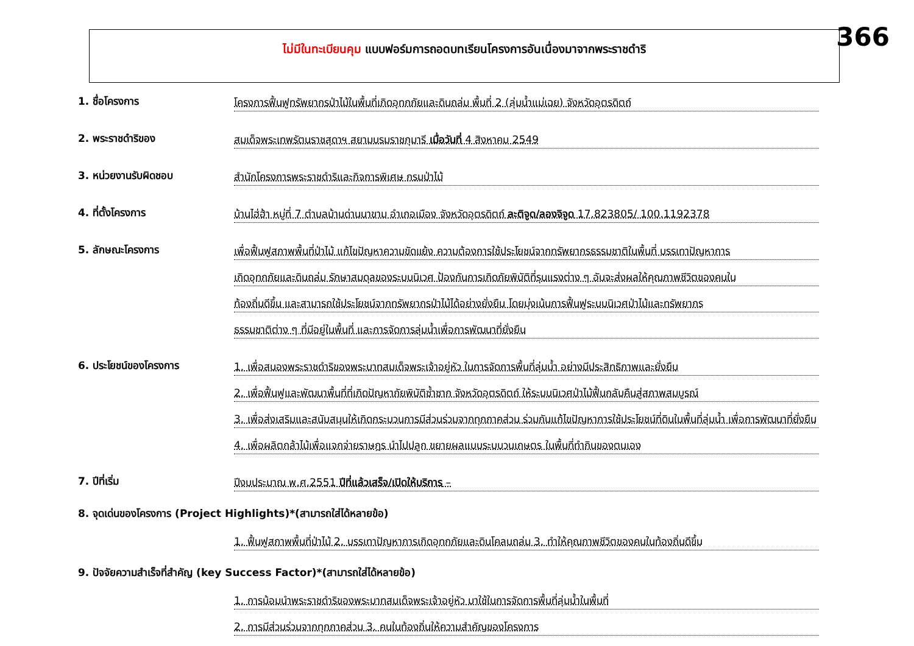366
ไม่มีในทะเบียนคุม แบบฟอร์มการถอดบทเรียนโครงการอันเนื่องมาจากพระราชดำริ
1. ชื่อโครงการ
โครงการฟื้นฟูทรัพยากรป่าไม้ในพื้นที่เกิดอุทกภัยและดินถล่ม พื้นที่ 2 (ลุ่มน้ำแม่เฉย) จังหวัดอุตรดิตถ์
2. พระราชดำริของ
สมเด็จพระเทพรัตนราชสุดาฯ สยามบรมราชกุมารี เมื่อวันที่ 4 สิงหาคม 2549
3. หน่วยงานรับผิดชอบ
สำนักโครงการพระราชดำริและกิจการพิเศษ กรมป่าไม้
4. ที่ตั้งโครงการ
บ้านไฮ่ฮ้า หมู่ที่ 7 ตำบลบ้านด่านนาขาม อำเภอเมือง จังหวัดอุตรดิตถ์ ละติจูด/ลองจิจูด 17.823805/ 100.1192378
5. ลักษณะโครงการ
เพื่อฟื้นฟูสภาพพื้นที่ป่าไม้ แก้ไขปัญหาความขัดแย้ง ความต้องการใช้ประโยชน์จากทรัพยากรธรรมชาติในพื้นที่ บรรเทาปัญหาการ
เกิดอุทกภัยและดินถล่ม รักษาสมดุลของระบบนิเวศ ป้องกันการเกิดภัยพิบัติที่รุนแรงต่าง ๆ อันจะส่งผลให้คุณภาพชีวิตของคนใน
ท้องถิ่นดีขึ้น และสามารถใช้ประโยชน์จากทรัพยากรป่าไม้ได้อย่างยั่งยืน โดยมุ่งเน้นการฟื้นฟูระบบนิเวศป่าไม้และทรัพยากร
ธรรมชาติต่าง ๆ ที่มีอยู่ในพื้นที่ และการจัดการลุ่มน้ำเพื่อการพัฒนาที่ยั่งยืน
6. ประโยชน์ของโครงการ
1. เพื่อสนองพระราชดำริของพระบาทสมเด็จพระเจ้าอยู่หัว ในการจัดการพื้นที่ลุ่มน้ำ อย่างมีประสิทธิภาพและยั่งยืน
2. เพื่อฟื้นฟูและพัฒนาพื้นที่ที่เกิดปัญหาภัยพิบัติซ้ำซาก จังหวัดอุตรดิตถ์ ให้ระบบนิเวศป่าไม้ฟื้นกลับคืนสู่สภาพสมบูรณ์
3. เพื่อส่งเสริมและสนับสนุนให้เกิดกระบวนการมีส่วนร่วมจากทุกภาคส่วน ร่วมกันแก้ไขปัญหาการใช้ประโยชน์ที่ดินในพื้นที่ลุ่มน้ำ เพื่อการพัฒนาที่ยั่งยืน
4. เพื่อผลิตกล้าไม้เพื่อแจกจ่ายราษฎร นำไปปลูก ขยายผลแบบระบบวนเกษตร ในพื้นที่ทำกินของตนเอง
7. ปีที่เริ่ม
ปีงบประมาณ พ.ศ.2551 ปีที่แล้วเสร็จ/เปิดให้บริการ –
8. จุดเด่นของโครงการ (Project Highlights)*(สามารถใส่ได้หลายข้อ)
1. ฟื้นฟูสภาพพื้นที่ป่าไม้ 2. บรรเทาปัญหาการเกิดอุทกภัยและดินโคลนถล่ม 3. ทำให้คุณภาพชีวิตของคนในท้องถิ่นดีขึ้น
9. ปัจจัยความสำเร็จที่สำคัญ (key Success Factor)*(สามารถใส่ได้หลายข้อ)
1. การน้อมนำพระราชดำริของพระบาทสมเด็จพระเจ้าอยู่หัว มาใช้ในการจัดการพื้นที่ลุ่มน้ำในพื้นที่
2. การมีส่วนร่วมจากทุกภาคส่วน 3. คนในท้องถิ่นให้ความสำคัญของโครงการ